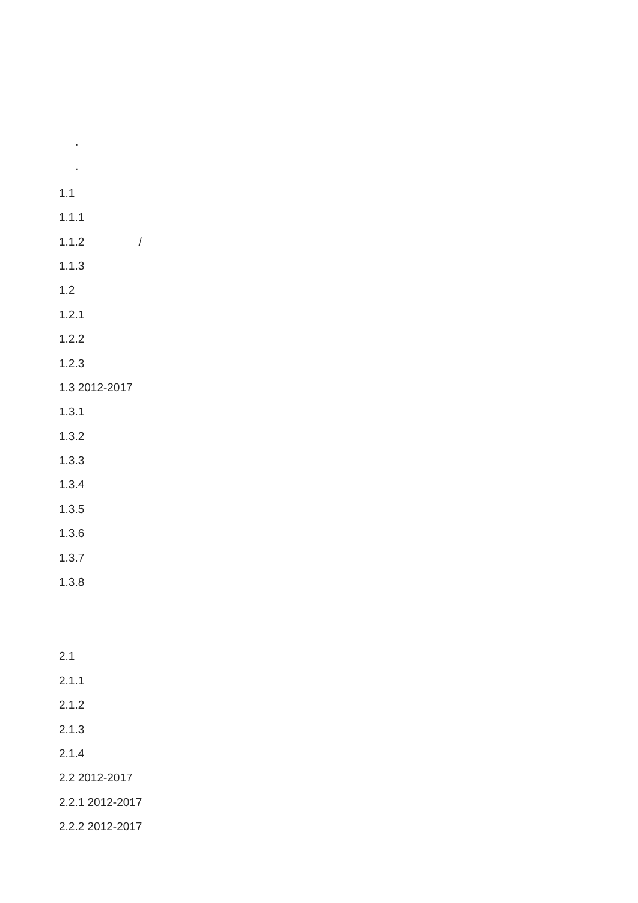·
·
1.1
1.1.1
1.1.2 /
1.1.3
1.2
1.2.1
1.2.2
1.2.3
1.3 2012-2017
1.3.1
1.3.2
1.3.3
1.3.4
1.3.5
1.3.6
1.3.7
1.3.8
2.1
2.1.1
2.1.2
2.1.3
2.1.4
2.2 2012-2017
2.2.1 2012-2017
2.2.2 2012-2017